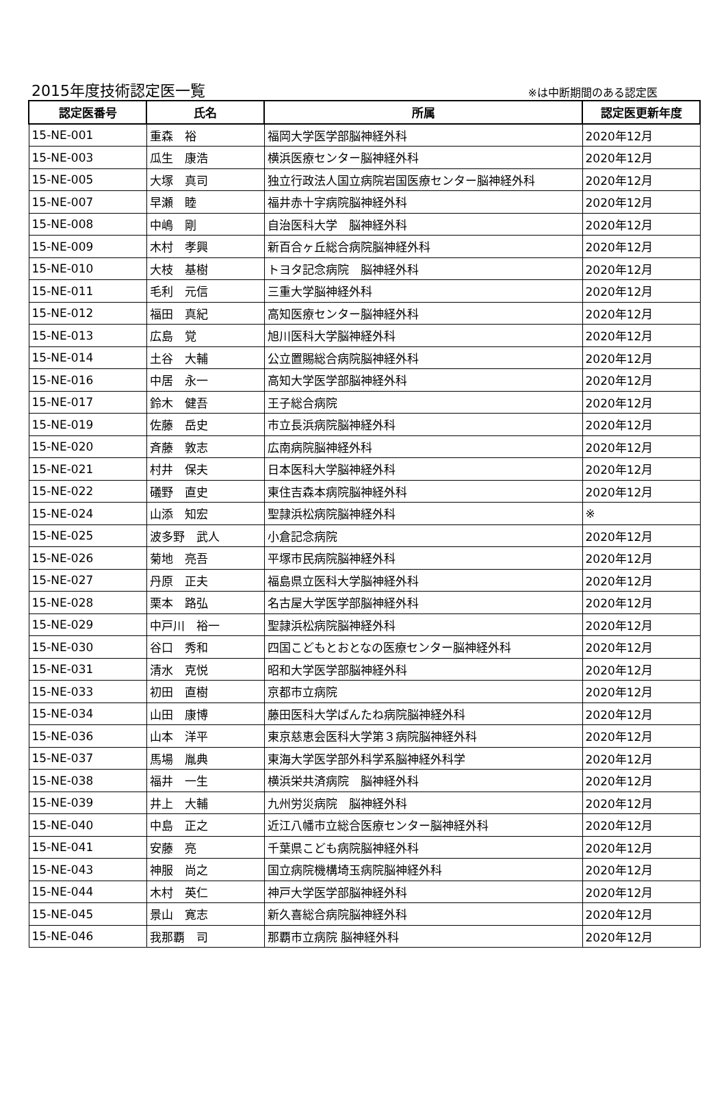2015年度技術認定医一覧 ※は中断期間のある認定医
| 認定医番号 | 氏名 | 所属 | 認定医更新年度 |
| --- | --- | --- | --- |
| 15-NE-001 | 重森 裕 | 福岡大学医学部脳神経外科 | 2020年12月 |
| 15-NE-003 | 瓜生 康浩 | 横浜医療センター脳神経外科 | 2020年12月 |
| 15-NE-005 | 大塚 真司 | 独立行政法人国立病院岩国医療センター脳神経外科 | 2020年12月 |
| 15-NE-007 | 早瀬 睦 | 福井赤十字病院脳神経外科 | 2020年12月 |
| 15-NE-008 | 中嶋 剛 | 自治医科大学 脳神経外科 | 2020年12月 |
| 15-NE-009 | 木村 孝興 | 新百合ヶ丘総合病院脳神経外科 | 2020年12月 |
| 15-NE-010 | 大枝 基樹 | トヨタ記念病院 脳神経外科 | 2020年12月 |
| 15-NE-011 | 毛利 元信 | 三重大学脳神経外科 | 2020年12月 |
| 15-NE-012 | 福田 真紀 | 高知医療センター脳神経外科 | 2020年12月 |
| 15-NE-013 | 広島 覚 | 旭川医科大学脳神経外科 | 2020年12月 |
| 15-NE-014 | 土谷 大輔 | 公立置賜総合病院脳神経外科 | 2020年12月 |
| 15-NE-016 | 中居 永一 | 高知大学医学部脳神経外科 | 2020年12月 |
| 15-NE-017 | 鈴木 健吾 | 王子総合病院 | 2020年12月 |
| 15-NE-019 | 佐藤 岳史 | 市立長浜病院脳神経外科 | 2020年12月 |
| 15-NE-020 | 斉藤 敦志 | 広南病院脳神経外科 | 2020年12月 |
| 15-NE-021 | 村井 保夫 | 日本医科大学脳神経外科 | 2020年12月 |
| 15-NE-022 | 礒野 直史 | 東住吉森本病院脳神経外科 | 2020年12月 |
| 15-NE-024 | 山添 知宏 | 聖隷浜松病院脳神経外科 | ※ |
| 15-NE-025 | 波多野 武人 | 小倉記念病院 | 2020年12月 |
| 15-NE-026 | 菊地 亮吾 | 平塚市民病院脳神経外科 | 2020年12月 |
| 15-NE-027 | 丹原 正夫 | 福島県立医科大学脳神経外科 | 2020年12月 |
| 15-NE-028 | 栗本 路弘 | 名古屋大学医学部脳神経外科 | 2020年12月 |
| 15-NE-029 | 中戸川 裕一 | 聖隷浜松病院脳神経外科 | 2020年12月 |
| 15-NE-030 | 谷口 秀和 | 四国こどもとおとなの医療センター脳神経外科 | 2020年12月 |
| 15-NE-031 | 清水 克悦 | 昭和大学医学部脳神経外科 | 2020年12月 |
| 15-NE-033 | 初田 直樹 | 京都市立病院 | 2020年12月 |
| 15-NE-034 | 山田 康博 | 藤田医科大学ばんたね病院脳神経外科 | 2020年12月 |
| 15-NE-036 | 山本 洋平 | 東京慈恵会医科大学第３病院脳神経外科 | 2020年12月 |
| 15-NE-037 | 馬場 胤典 | 東海大学医学部外科学系脳神経外科学 | 2020年12月 |
| 15-NE-038 | 福井 一生 | 横浜栄共済病院 脳神経外科 | 2020年12月 |
| 15-NE-039 | 井上 大輔 | 九州労災病院 脳神経外科 | 2020年12月 |
| 15-NE-040 | 中島 正之 | 近江八幡市立総合医療センター脳神経外科 | 2020年12月 |
| 15-NE-041 | 安藤 亮 | 千葉県こども病院脳神経外科 | 2020年12月 |
| 15-NE-043 | 神服 尚之 | 国立病院機構埼玉病院脳神経外科 | 2020年12月 |
| 15-NE-044 | 木村 英仁 | 神戸大学医学部脳神経外科 | 2020年12月 |
| 15-NE-045 | 景山 寛志 | 新久喜総合病院脳神経外科 | 2020年12月 |
| 15-NE-046 | 我那覇 司 | 那覇市立病院 脳神経外科 | 2020年12月 |